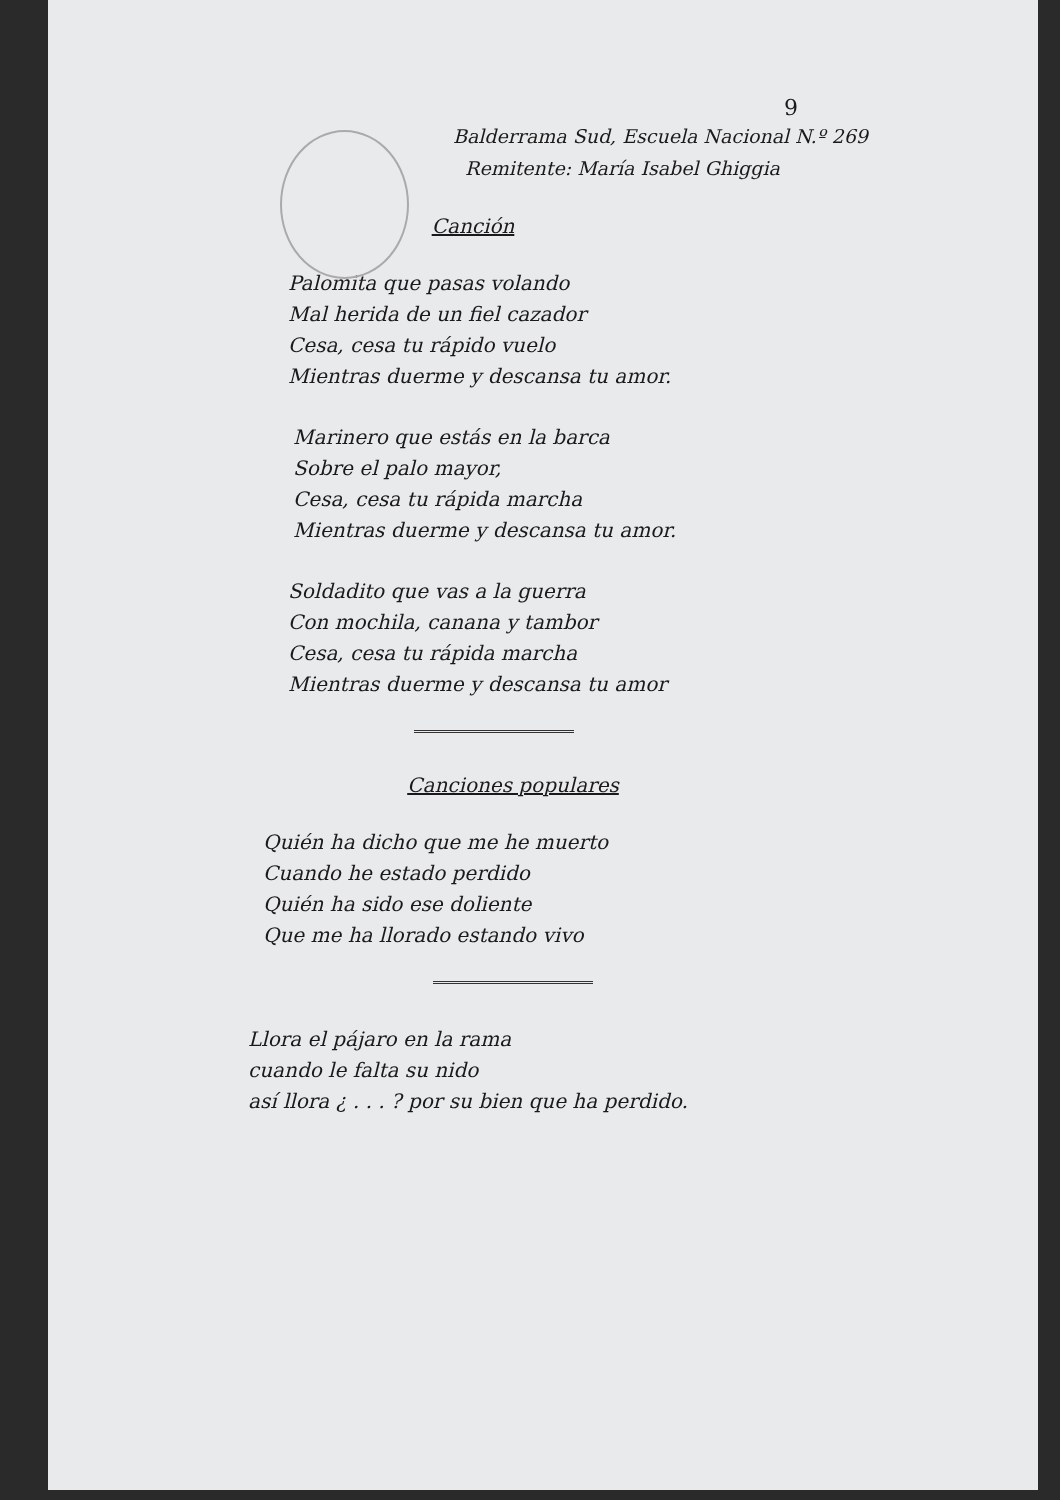9
Balderrama Sud, Escuela Nacional N.º 269
Remitente: María Isabel Ghiggia
Canción
Palomita que pasas volando
Mal herida de un fiel cazador
Cesa, cesa tu rápido vuelo
Mientras duerme y descansa tu amor.
Marinero que estás en la barca
Sobre el palo mayor,
Cesa, cesa tu rápida marcha
Mientras duerme y descansa tu amor.
Soldadito que vas a la guerra
Con mochila, canana y tambor
Cesa, cesa tu rápida marcha
Mientras duerme y descansa tu amor
Canciones populares
Quién ha dicho que me he muerto
Cuando he estado perdido
Quién ha sido ese doliente
Que me ha llorado estando vivo
Llora el pájaro en la rama
cuando le falta su nido
así llora ¿ . . . ? por su bien que ha perdido.